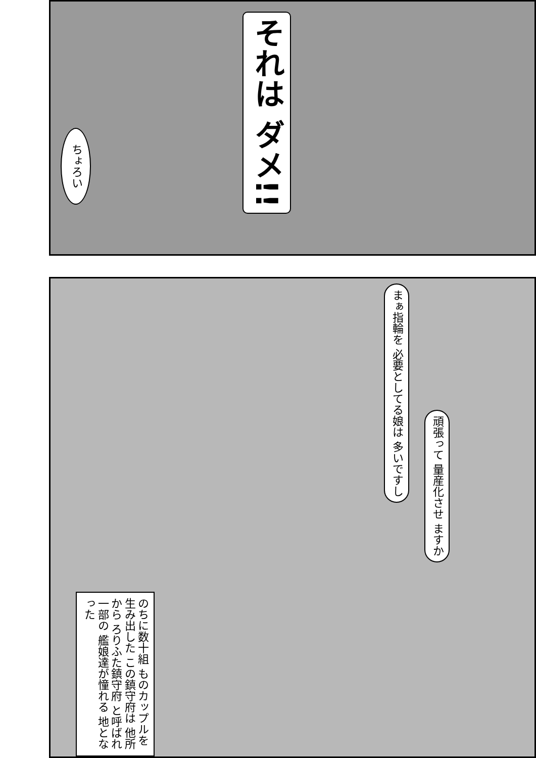それは ダメ!!
ちょろい
まぁ指輪を 必要としてる娘は 多いですし
頑張って 量産化させ ますか
のちに数十組 ものカップルを 生み出した この鎮守府は 他所から ろりふた鎮守府 と呼ばれ一部の 艦娘達が憧れる 地となった